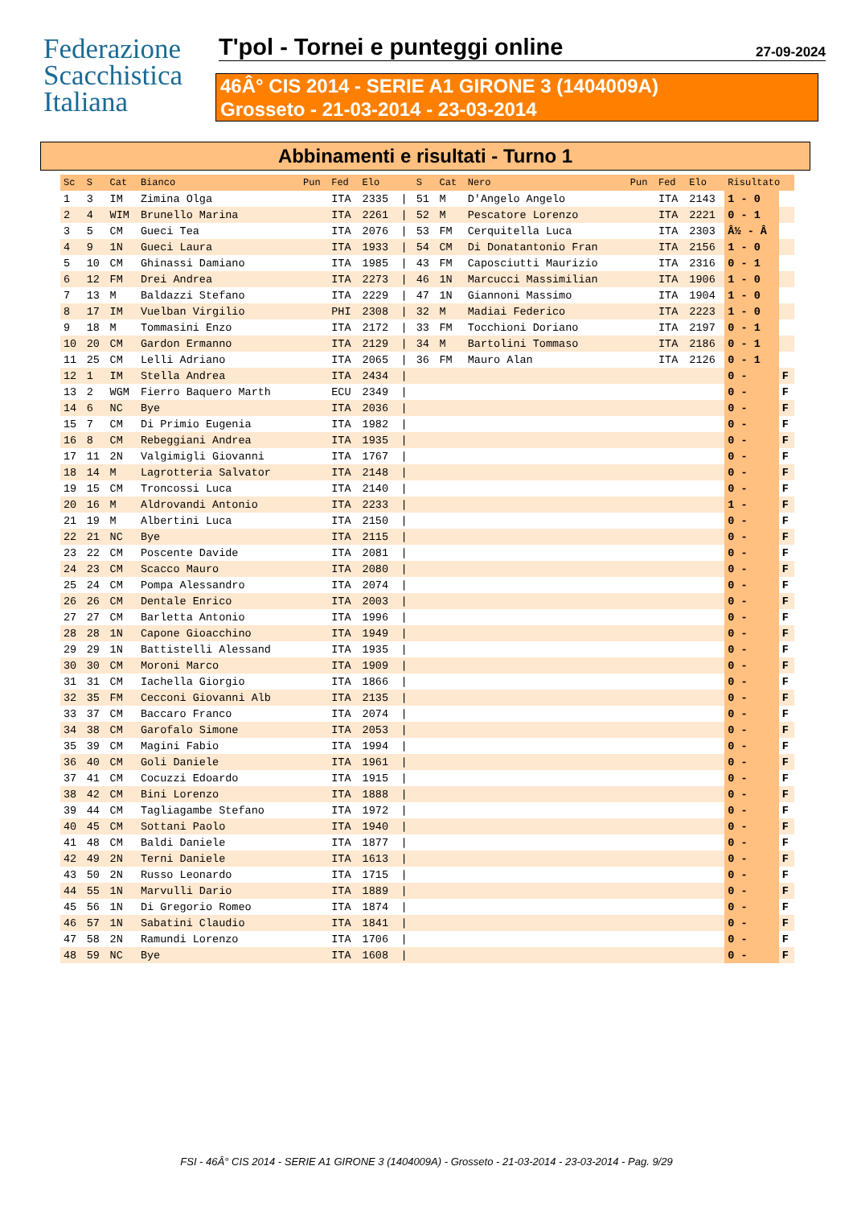Federazione
Scacchistica
Italiana
T'pol - Tornei e punteggi online
27-09-2024
46Â° CIS 2014 - SERIE A1 GIRONE 3 (1404009A)
Grosseto - 21-03-2014 - 23-03-2014
Abbinamenti e risultati - Turno 1
| Sc | S | Cat | Bianco | Pun | Fed | Elo | | S | Cat | Nero | Pun | Fed | Elo | Risultato | |
| --- | --- | --- | --- | --- | --- | --- | --- | --- | --- | --- | --- | --- | --- | --- | --- |
| 1 | 3 | IM | Zimina Olga | | ITA | 2335 | / | 51 | M | D'Angelo Angelo | | ITA | 2143 | 1 - 0 | |
| 2 | 4 | WIM | Brunello Marina | | ITA | 2261 | / | 52 | M | Pescatore Lorenzo | | ITA | 2221 | 0 - 1 | |
| 3 | 5 | CM | Gueci Tea | | ITA | 2076 | / | 53 | FM | Cerquitella Luca | | ITA | 2303 | Â½ - Â | |
| 4 | 9 | 1N | Gueci Laura | | ITA | 1933 | / | 54 | CM | Di Donatantonio Fran | | ITA | 2156 | 1 - 0 | |
| 5 | 10 | CM | Ghinassi Damiano | | ITA | 1985 | / | 43 | FM | Caposciutti Maurizio | | ITA | 2316 | 0 - 1 | |
| 6 | 12 | FM | Drei Andrea | | ITA | 2273 | / | 46 | 1N | Marcucci Massimilian | | ITA | 1906 | 1 - 0 | |
| 7 | 13 | M | Baldazzi Stefano | | ITA | 2229 | / | 47 | 1N | Giannoni Massimo | | ITA | 1904 | 1 - 0 | |
| 8 | 17 | IM | Vuelban Virgilio | | PHI | 2308 | / | 32 | M | Madiai Federico | | ITA | 2223 | 1 - 0 | |
| 9 | 18 | M | Tommasini Enzo | | ITA | 2172 | / | 33 | FM | Tocchioni Doriano | | ITA | 2197 | 0 - 1 | |
| 10 | 20 | CM | Gardon Ermanno | | ITA | 2129 | / | 34 | M | Bartolini Tommaso | | ITA | 2186 | 0 - 1 | |
| 11 | 25 | CM | Lelli Adriano | | ITA | 2065 | / | 36 | FM | Mauro Alan | | ITA | 2126 | 0 - 1 | |
| 12 | 1 | IM | Stella Andrea | | ITA | 2434 | / | | | | | | | 0 - | F |
| 13 | 2 | WGM | Fierro Baquero Marth | | ECU | 2349 | / | | | | | | | 0 - | F |
| 14 | 6 | NC | Bye | | ITA | 2036 | / | | | | | | | 0 - | F |
| 15 | 7 | CM | Di Primio Eugenia | | ITA | 1982 | / | | | | | | | 0 - | F |
| 16 | 8 | CM | Rebeggiani Andrea | | ITA | 1935 | / | | | | | | | 0 - | F |
| 17 | 11 | 2N | Valgimigli Giovanni | | ITA | 1767 | / | | | | | | | 0 - | F |
| 18 | 14 | M | Lagrotteria Salvator | | ITA | 2148 | / | | | | | | | 0 - | F |
| 19 | 15 | CM | Troncossi Luca | | ITA | 2140 | / | | | | | | | 0 - | F |
| 20 | 16 | M | Aldrovandi Antonio | | ITA | 2233 | / | | | | | | | 1 - | F |
| 21 | 19 | M | Albertini Luca | | ITA | 2150 | / | | | | | | | 0 - | F |
| 22 | 21 | NC | Bye | | ITA | 2115 | / | | | | | | | 0 - | F |
| 23 | 22 | CM | Poscente Davide | | ITA | 2081 | / | | | | | | | 0 - | F |
| 24 | 23 | CM | Scacco Mauro | | ITA | 2080 | / | | | | | | | 0 - | F |
| 25 | 24 | CM | Pompa Alessandro | | ITA | 2074 | / | | | | | | | 0 - | F |
| 26 | 26 | CM | Dentale Enrico | | ITA | 2003 | / | | | | | | | 0 - | F |
| 27 | 27 | CM | Barletta Antonio | | ITA | 1996 | / | | | | | | | 0 - | F |
| 28 | 28 | 1N | Capone Gioacchino | | ITA | 1949 | / | | | | | | | 0 - | F |
| 29 | 29 | 1N | Battistelli Alessand | | ITA | 1935 | / | | | | | | | 0 - | F |
| 30 | 30 | CM | Moroni Marco | | ITA | 1909 | / | | | | | | | 0 - | F |
| 31 | 31 | CM | Iachella Giorgio | | ITA | 1866 | / | | | | | | | 0 - | F |
| 32 | 35 | FM | Cecconi Giovanni Alb | | ITA | 2135 | / | | | | | | | 0 - | F |
| 33 | 37 | CM | Baccaro Franco | | ITA | 2074 | / | | | | | | | 0 - | F |
| 34 | 38 | CM | Garofalo Simone | | ITA | 2053 | / | | | | | | | 0 - | F |
| 35 | 39 | CM | Magini Fabio | | ITA | 1994 | / | | | | | | | 0 - | F |
| 36 | 40 | CM | Goli Daniele | | ITA | 1961 | / | | | | | | | 0 - | F |
| 37 | 41 | CM | Cocuzzi Edoardo | | ITA | 1915 | / | | | | | | | 0 - | F |
| 38 | 42 | CM | Bini Lorenzo | | ITA | 1888 | / | | | | | | | 0 - | F |
| 39 | 44 | CM | Tagliagambe Stefano | | ITA | 1972 | / | | | | | | | 0 - | F |
| 40 | 45 | CM | Sottani Paolo | | ITA | 1940 | / | | | | | | | 0 - | F |
| 41 | 48 | CM | Baldi Daniele | | ITA | 1877 | / | | | | | | | 0 - | F |
| 42 | 49 | 2N | Terni Daniele | | ITA | 1613 | / | | | | | | | 0 - | F |
| 43 | 50 | 2N | Russo Leonardo | | ITA | 1715 | / | | | | | | | 0 - | F |
| 44 | 55 | 1N | Marvulli Dario | | ITA | 1889 | / | | | | | | | 0 - | F |
| 45 | 56 | 1N | Di Gregorio Romeo | | ITA | 1874 | / | | | | | | | 0 - | F |
| 46 | 57 | 1N | Sabatini Claudio | | ITA | 1841 | / | | | | | | | 0 - | F |
| 47 | 58 | 2N | Ramundi Lorenzo | | ITA | 1706 | / | | | | | | | 0 - | F |
| 48 | 59 | NC | Bye | | ITA | 1608 | / | | | | | | | 0 - | F |
FSI - 46Â° CIS 2014 - SERIE A1 GIRONE 3 (1404009A) - Grosseto - 21-03-2014 - 23-03-2014 - Pag. 9/29